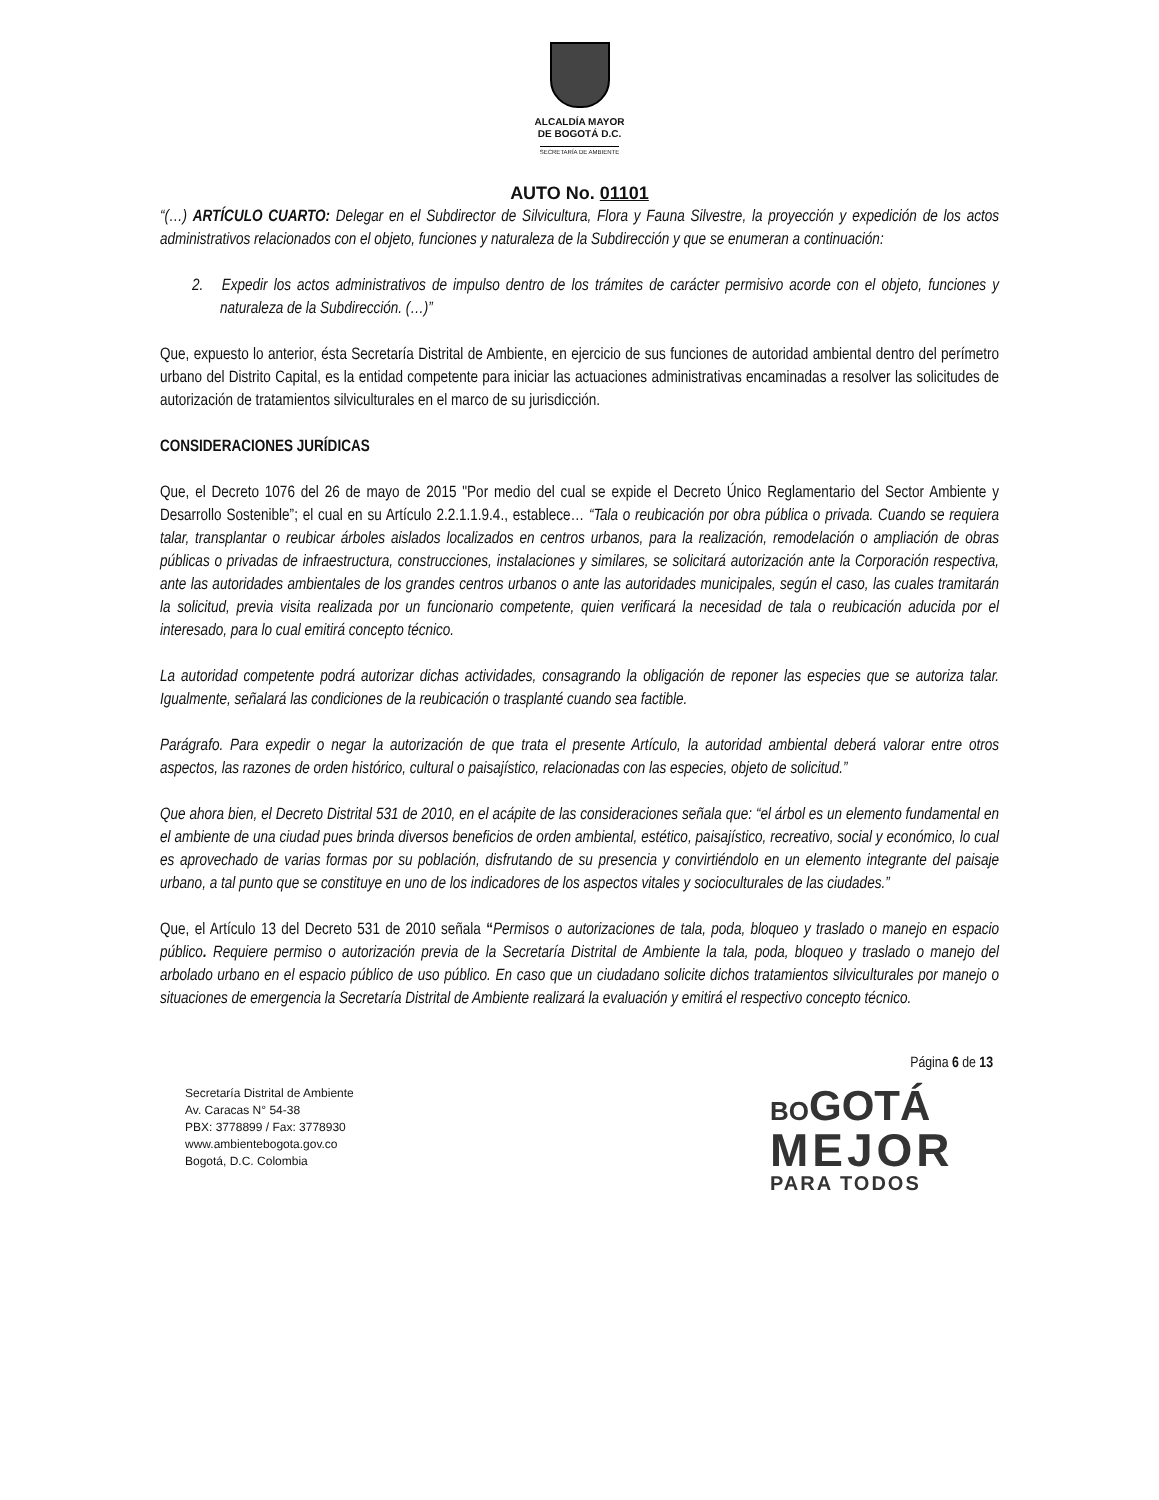ALCALDÍA MAYOR
DE BOGOTÁ D.C.
SECRETARÍA DE AMBIENTE
AUTO No. 01101
“(…) ARTÍCULO CUARTO: Delegar en el Subdirector de Silvicultura, Flora y Fauna Silvestre, la proyección y expedición de los actos administrativos relacionados con el objeto, funciones y naturaleza de la Subdirección y que se enumeran a continuación:
2. Expedir los actos administrativos de impulso dentro de los trámites de carácter permisivo acorde con el objeto, funciones y naturaleza de la Subdirección. (…)”
Que, expuesto lo anterior, ésta Secretaría Distrital de Ambiente, en ejercicio de sus funciones de autoridad ambiental dentro del perímetro urbano del Distrito Capital, es la entidad competente para iniciar las actuaciones administrativas encaminadas a resolver las solicitudes de autorización de tratamientos silviculturales en el marco de su jurisdicción.
CONSIDERACIONES JURÍDICAS
Que, el Decreto 1076 del 26 de mayo de 2015 "Por medio del cual se expide el Decreto Único Reglamentario del Sector Ambiente y Desarrollo Sostenible”; el cual en su Artículo 2.2.1.1.9.4., establece… “Tala o reubicación por obra pública o privada. Cuando se requiera talar, transplantar o reubicar árboles aislados localizados en centros urbanos, para la realización, remodelación o ampliación de obras públicas o privadas de infraestructura, construcciones, instalaciones y similares, se solicitará autorización ante la Corporación respectiva, ante las autoridades ambientales de los grandes centros urbanos o ante las autoridades municipales, según el caso, las cuales tramitarán la solicitud, previa visita realizada por un funcionario competente, quien verificará la necesidad de tala o reubicación aducida por el interesado, para lo cual emitirá concepto técnico.
La autoridad competente podrá autorizar dichas actividades, consagrando la obligación de reponer las especies que se autoriza talar. Igualmente, señalará las condiciones de la reubicación o trasplanté cuando sea factible.
Parágrafo. Para expedir o negar la autorización de que trata el presente Artículo, la autoridad ambiental deberá valorar entre otros aspectos, las razones de orden histórico, cultural o paisajístico, relacionadas con las especies, objeto de solicitud.”
Que ahora bien, el Decreto Distrital 531 de 2010, en el acápite de las consideraciones señala que: “el árbol es un elemento fundamental en el ambiente de una ciudad pues brinda diversos beneficios de orden ambiental, estético, paisajístico, recreativo, social y económico, lo cual es aprovechado de varias formas por su población, disfrutando de su presencia y convirtiéndolo en un elemento integrante del paisaje urbano, a tal punto que se constituye en uno de los indicadores de los aspectos vitales y socioculturales de las ciudades.”
Que, el Artículo 13 del Decreto 531 de 2010 señala “Permisos o autorizaciones de tala, poda, bloqueo y traslado o manejo en espacio público. Requiere permiso o autorización previa de la Secretaría Distrital de Ambiente la tala, poda, bloqueo y traslado o manejo del arbolado urbano en el espacio público de uso público. En caso que un ciudadano solicite dichos tratamientos silviculturales por manejo o situaciones de emergencia la Secretaría Distrital de Ambiente realizará la evaluación y emitirá el respectivo concepto técnico.
Página 6 de 13
Secretaría Distrital de Ambiente
Av. Caracas N° 54-38
PBX: 3778899 / Fax: 3778930
www.ambientebogota.gov.co
Bogotá, D.C. Colombia
BO GOTÁ
MEJOR
PARA TODOS